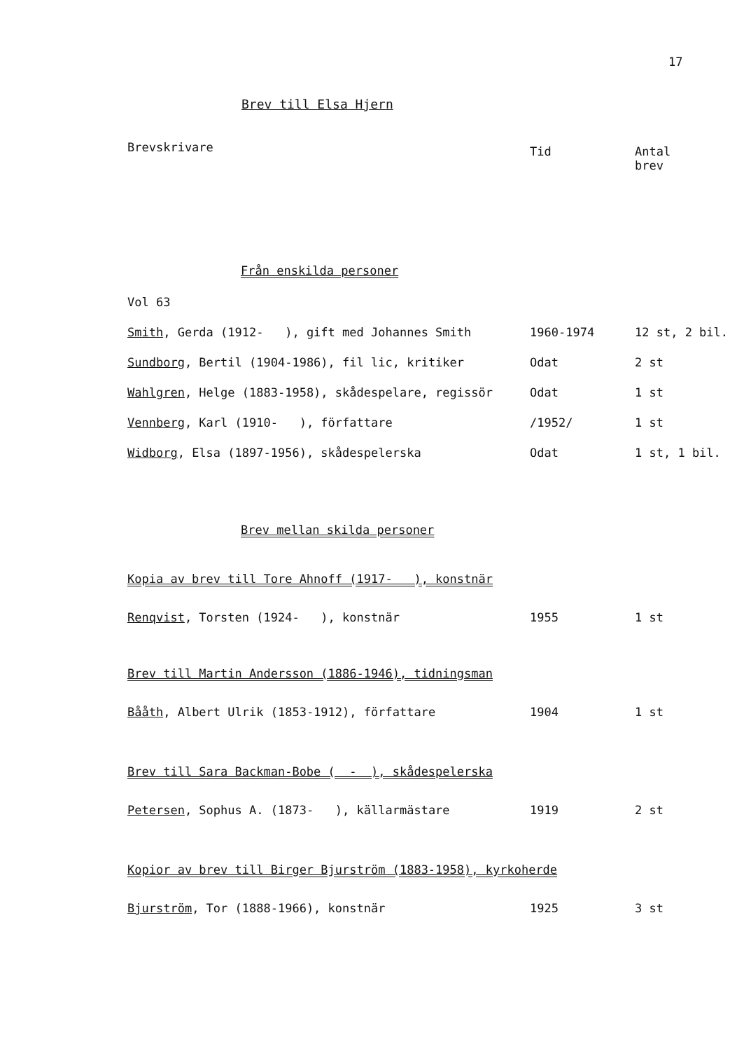17
Brev till Elsa Hjern
| Brevskrivare | Tid | Antal brev |
| --- | --- | --- |
| Från enskilda personer | | |
| Vol 63 | | |
| Smith , Gerda (1912- ), gift med Johannes Smith | 1960-1974 | 12 st, 2 bil. |
| Sundborg , Bertil (1904-1986), fil lic, kritiker | Odat | 2 st |
| Wahlgren , Helge (1883-1958), skådespelare, regissör | Odat | 1 st |
| Vennberg , Karl (1910- ), författare | /1952/ | 1 st |
| Widborg , Elsa (1897-1956), skådespelerska | Odat | 1 st, 1 bil. |
| Brev mellan skilda personer | | |
| Kopia av brev till Tore Ahnoff (1917- ), konstnär | | |
| Renqvist , Torsten (1924- ), konstnär | 1955 | 1 st |
| Brev till Martin Andersson (1886-1946), tidningsman | | |
| Bååth , Albert Ulrik (1853-1912), författare | 1904 | 1 st |
| Brev till Sara Backman-Bobe ( - ), skådespelerska | | |
| Petersen , Sophus A. (1873- ), källarmästare | 1919 | 2 st |
| Kopior av brev till Birger Bjurström (1883-1958), kyrkoherde | | |
| Bjurström , Tor (1888-1966), konstnär | 1925 | 3 st |